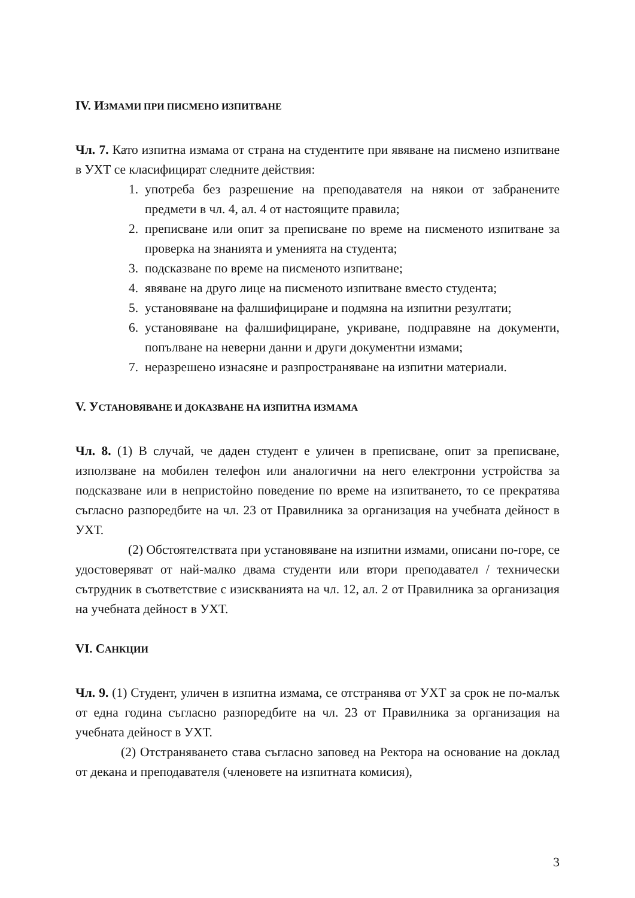IV. ИЗМАМИ ПРИ ПИСМЕНО ИЗПИТВАНЕ
Чл. 7. Като изпитна измама от страна на студентите при явяване на писмено изпитване в УХТ се класифицират следните действия:
1. употреба без разрешение на преподавателя на някои от забранените предмети в чл. 4, ал. 4 от настоящите правила;
2. преписване или опит за преписване по време на писменото изпитване за проверка на знанията и уменията на студента;
3. подсказване по време на писменото изпитване;
4. явяване на друго лице на писменото изпитване вместо студента;
5. установяване на фалшифициране и подмяна на изпитни резултати;
6. установяване на фалшифициране, укриване, подправяне на документи, попълване на неверни данни и други документни измами;
7. неразрешено изнасяне и разпространяване на изпитни материали.
V. УСТАНОВЯВАНЕ И ДОКАЗВАНЕ НА ИЗПИТНА ИЗМАМА
Чл. 8. (1) В случай, че даден студент е уличен в преписване, опит за преписване, използване на мобилен телефон или аналогични на него електронни устройства за подсказване или в непристойно поведение по време на изпитването, то се прекратява съгласно разпоредбите на чл. 23 от Правилника за организация на учебната дейност в УХТ.
(2) Обстоятелствата при установяване на изпитни измами, описани по-горе, се удостоверяват от най-малко двама студенти или втори преподавател / технически сътрудник в съответствие с изискванията на чл. 12, ал. 2 от Правилника за организация на учебната дейност в УХТ.
VI. САНКЦИИ
Чл. 9. (1) Студент, уличен в изпитна измама, се отстранява от УХТ за срок не по-малък от една година съгласно разпоредбите на чл. 23 от Правилника за организация на учебната дейност в УХТ.
(2) Отстраняването става съгласно заповед на Ректора на основание на доклад от декана и преподавателя (членовете на изпитната комисия),
3